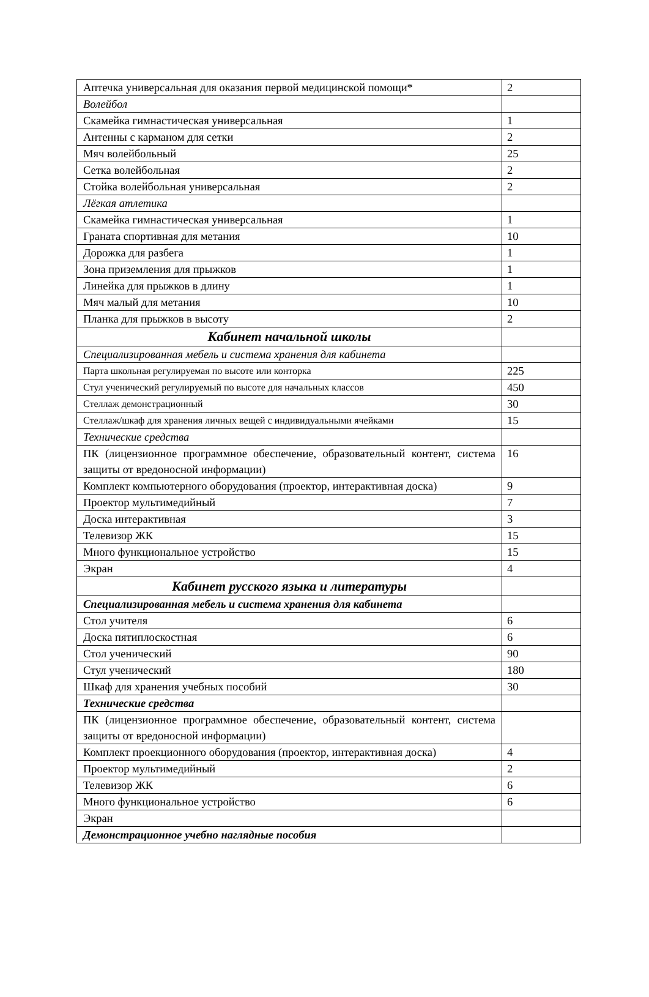| Аптечка универсальная для оказания первой медицинской помощи* | 2 |
| Волейбол | |
| Скамейка гимнастическая универсальная | 1 |
| Антенны с карманом для сетки | 2 |
| Мяч волейбольный | 25 |
| Сетка волейбольная | 2 |
| Стойка волейбольная универсальная | 2 |
| Лёгкая атлетика | |
| Скамейка гимнастическая универсальная | 1 |
| Граната спортивная для метания | 10 |
| Дорожка для разбега | 1 |
| Зона приземления для прыжков | 1 |
| Линейка для прыжков в длину | 1 |
| Мяч малый для метания | 10 |
| Планка для прыжков в высоту | 2 |
| Кабинет начальной школы | |
| Специализированная мебель и система хранения для кабинета | |
| Парта школьная регулируемая по высоте или конторка | 225 |
| Стул ученический регулируемый по высоте для начальных классов | 450 |
| Стеллаж демонстрационный | 30 |
| Стеллаж/шкаф для хранения личных вещей с индивидуальными ячейками | 15 |
| Технические средства | |
| ПК (лицензионное программное обеспечение, образовательный контент, система защиты от вредоносной информации) | 16 |
| Комплект компьютерного оборудования (проектор, интерактивная доска) | 9 |
| Проектор мультимедийный | 7 |
| Доска интерактивная | 3 |
| Телевизор ЖК | 15 |
| Много функциональное устройство | 15 |
| Экран | 4 |
| Кабинет русского языка и литературы | |
| Специализированная мебель и система хранения для кабинета | |
| Стол учителя | 6 |
| Доска пятиплоскостная | 6 |
| Стол ученический | 90 |
| Стул ученический | 180 |
| Шкаф для хранения учебных пособий | 30 |
| Технические средства | |
| ПК (лицензионное программное обеспечение, образовательный контент, система защиты от вредоносной информации) | |
| Комплект проекционного оборудования (проектор, интерактивная доска) | 4 |
| Проектор мультимедийный | 2 |
| Телевизор ЖК | 6 |
| Много функциональное устройство | 6 |
| Экран | |
| Демонстрационное учебно наглядные пособия | |